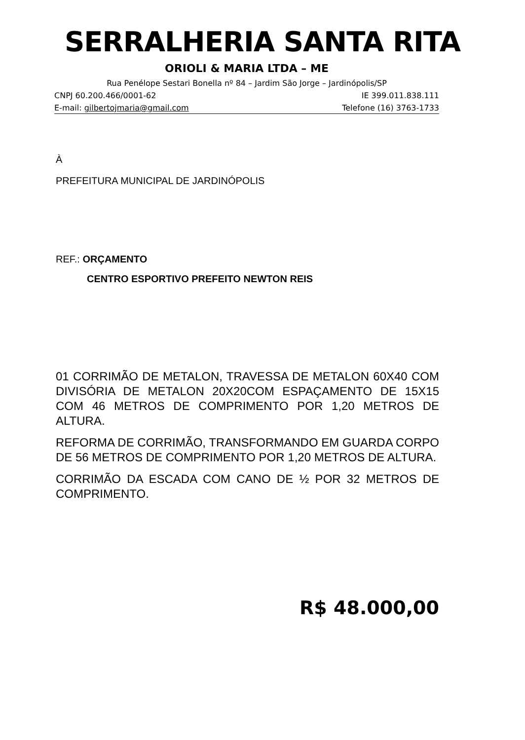SERRALHERIA SANTA RITA
ORIOLI & MARIA LTDA – ME
Rua Penélope Sestari Bonella nº 84 – Jardim São Jorge – Jardinópolis/SP
CNPJ 60.200.466/0001-62 IE 399.011.838.111
E-mail: gilbertojmaria@gmail.com Telefone (16) 3763-1733
À
PREFEITURA MUNICIPAL DE JARDINÓPOLIS
REF.: ORÇAMENTO
CENTRO ESPORTIVO PREFEITO NEWTON REIS
01 CORRIMÃO DE METALON, TRAVESSA DE METALON 60X40 COM DIVISÓRIA DE METALON 20X20COM ESPAÇAMENTO DE 15X15 COM 46 METROS DE COMPRIMENTO POR 1,20 METROS DE ALTURA.
REFORMA DE CORRIMÃO, TRANSFORMANDO EM GUARDA CORPO DE 56 METROS DE COMPRIMENTO POR 1,20 METROS DE ALTURA.
CORRIMÃO DA ESCADA COM CANO DE ½ POR 32 METROS DE COMPRIMENTO.
R$ 48.000,00